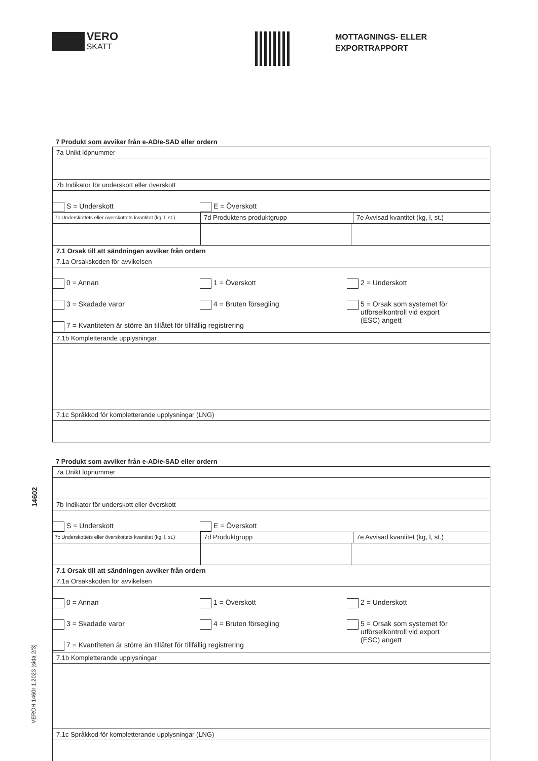VERO
SKATT
MOTTAGNINGS- ELLER
EXPORTRAPPORT
7 Produkt som avviker från e-AD/e-SAD eller ordern
7a Unikt löpnummer
7b Indikator för underskott eller överskott
S = Underskott
E = Överskott
7c Underskottets eller överskottets kvantitet (kg, l, st.)
7d Produktens produktgrupp 7e Avvisad kvantitet (kg, l, st.)
7.1 Orsak till att sändningen avviker från ordern
7.1a Orsakskoden för avvikelsen
0 = Annan 1 = Överskott 2 = Underskott
3 = Skadade varor 4 = Bruten försegling 5 = Orsak som systemet för
utförselkontroll vid export
(ESC) angett
7 = Kvantiteten är större än tillåtet för tillfällig registrering
7.1b Kompletterande upplysningar
7.1c Språkkod för kompletterande upplysningar (LNG)
7 Produkt som avviker från e-AD/e-SAD eller ordern
7a Unikt löpnummer
7b Indikator för underskott eller överskott
S = Underskott
E = Överskott
7c Underskottets eller överskottets kvantitet (kg, l, st.)
7d Produktgrupp 7e Avvisad kvantitet (kg, l, st.)
7.1 Orsak till att sändningen avviker från ordern
7.1a Orsakskoden för avvikelsen
0 = Annan 1 = Överskott 2 = Underskott
3 = Skadade varor 4 = Bruten försegling 5 = Orsak som systemet för
utförselkontroll vid export
(ESC) angett
7 = Kvantiteten är större än tillåtet för tillfällig registrering
7.1b Kompletterande upplysningar
7.1c Språkkod för kompletterande upplysningar (LNG)
14602
VEROH 1460r 1.2023 (sida 2/3)